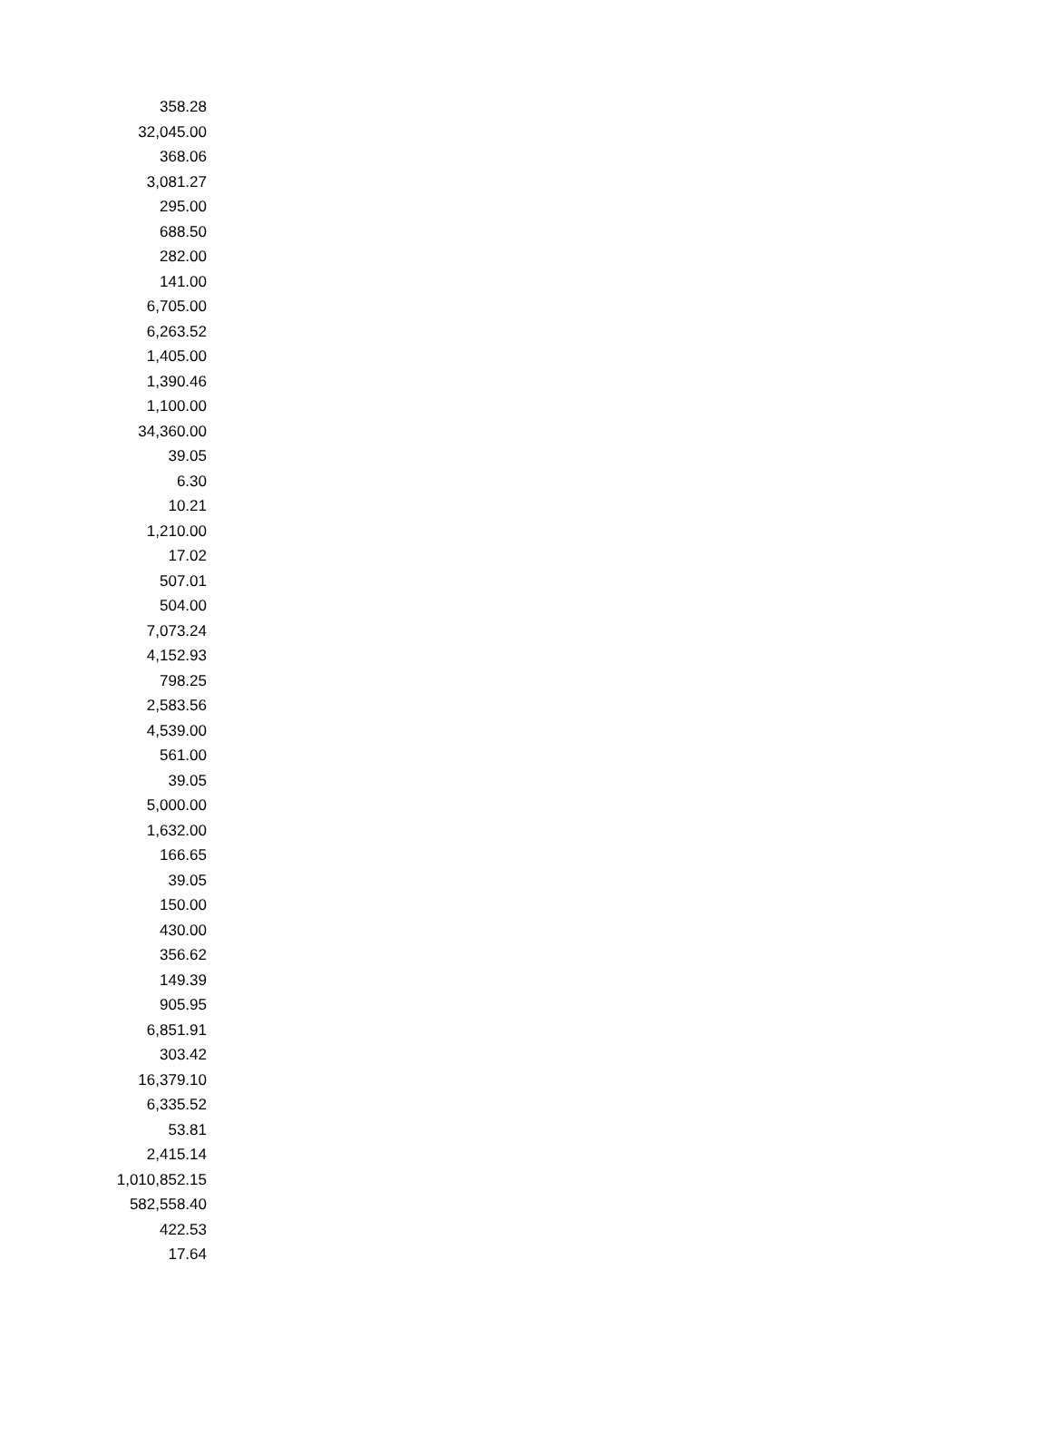| 358.28 |
| 32,045.00 |
| 368.06 |
| 3,081.27 |
| 295.00 |
| 688.50 |
| 282.00 |
| 141.00 |
| 6,705.00 |
| 6,263.52 |
| 1,405.00 |
| 1,390.46 |
| 1,100.00 |
| 34,360.00 |
| 39.05 |
| 6.30 |
| 10.21 |
| 1,210.00 |
| 17.02 |
| 507.01 |
| 504.00 |
| 7,073.24 |
| 4,152.93 |
| 798.25 |
| 2,583.56 |
| 4,539.00 |
| 561.00 |
| 39.05 |
| 5,000.00 |
| 1,632.00 |
| 166.65 |
| 39.05 |
| 150.00 |
| 430.00 |
| 356.62 |
| 149.39 |
| 905.95 |
| 6,851.91 |
| 303.42 |
| 16,379.10 |
| 6,335.52 |
| 53.81 |
| 2,415.14 |
| 1,010,852.15 |
| 582,558.40 |
| 422.53 |
| 17.64 |